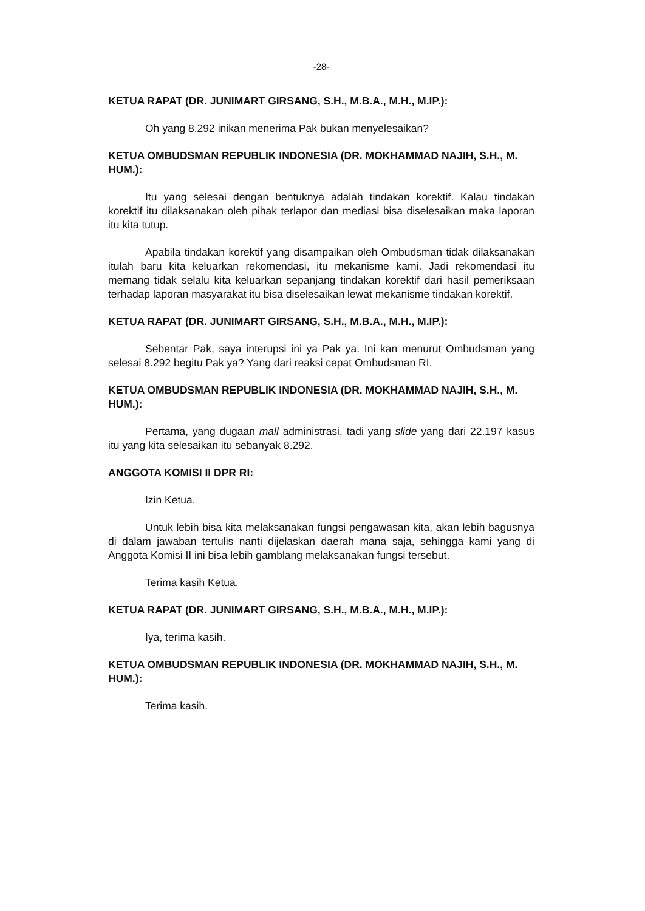-28-
KETUA RAPAT (DR. JUNIMART GIRSANG, S.H., M.B.A., M.H., M.IP.):
Oh yang 8.292 inikan menerima Pak bukan menyelesaikan?
KETUA OMBUDSMAN REPUBLIK INDONESIA (DR. MOKHAMMAD NAJIH, S.H., M. HUM.):
Itu yang selesai dengan bentuknya adalah tindakan korektif. Kalau tindakan korektif itu dilaksanakan oleh pihak terlapor dan mediasi bisa diselesaikan maka laporan itu kita tutup.
Apabila tindakan korektif yang disampaikan oleh Ombudsman tidak dilaksanakan itulah baru kita keluarkan rekomendasi, itu mekanisme kami. Jadi rekomendasi itu memang tidak selalu kita keluarkan sepanjang tindakan korektif dari hasil pemeriksaan terhadap laporan masyarakat itu bisa diselesaikan lewat mekanisme tindakan korektif.
KETUA RAPAT (DR. JUNIMART GIRSANG, S.H., M.B.A., M.H., M.IP.):
Sebentar Pak, saya interupsi ini ya Pak ya. Ini kan menurut Ombudsman yang selesai 8.292 begitu Pak ya? Yang dari reaksi cepat Ombudsman RI.
KETUA OMBUDSMAN REPUBLIK INDONESIA (DR. MOKHAMMAD NAJIH, S.H., M. HUM.):
Pertama, yang dugaan mall administrasi, tadi yang slide yang dari 22.197 kasus itu yang kita selesaikan itu sebanyak 8.292.
ANGGOTA KOMISI II DPR RI:
Izin Ketua.
Untuk lebih bisa kita melaksanakan fungsi pengawasan kita, akan lebih bagusnya di dalam jawaban tertulis nanti dijelaskan daerah mana saja, sehingga kami yang di Anggota Komisi II ini bisa lebih gamblang melaksanakan fungsi tersebut.
Terima kasih Ketua.
KETUA RAPAT (DR. JUNIMART GIRSANG, S.H., M.B.A., M.H., M.IP.):
Iya, terima kasih.
KETUA OMBUDSMAN REPUBLIK INDONESIA (DR. MOKHAMMAD NAJIH, S.H., M. HUM.):
Terima kasih.